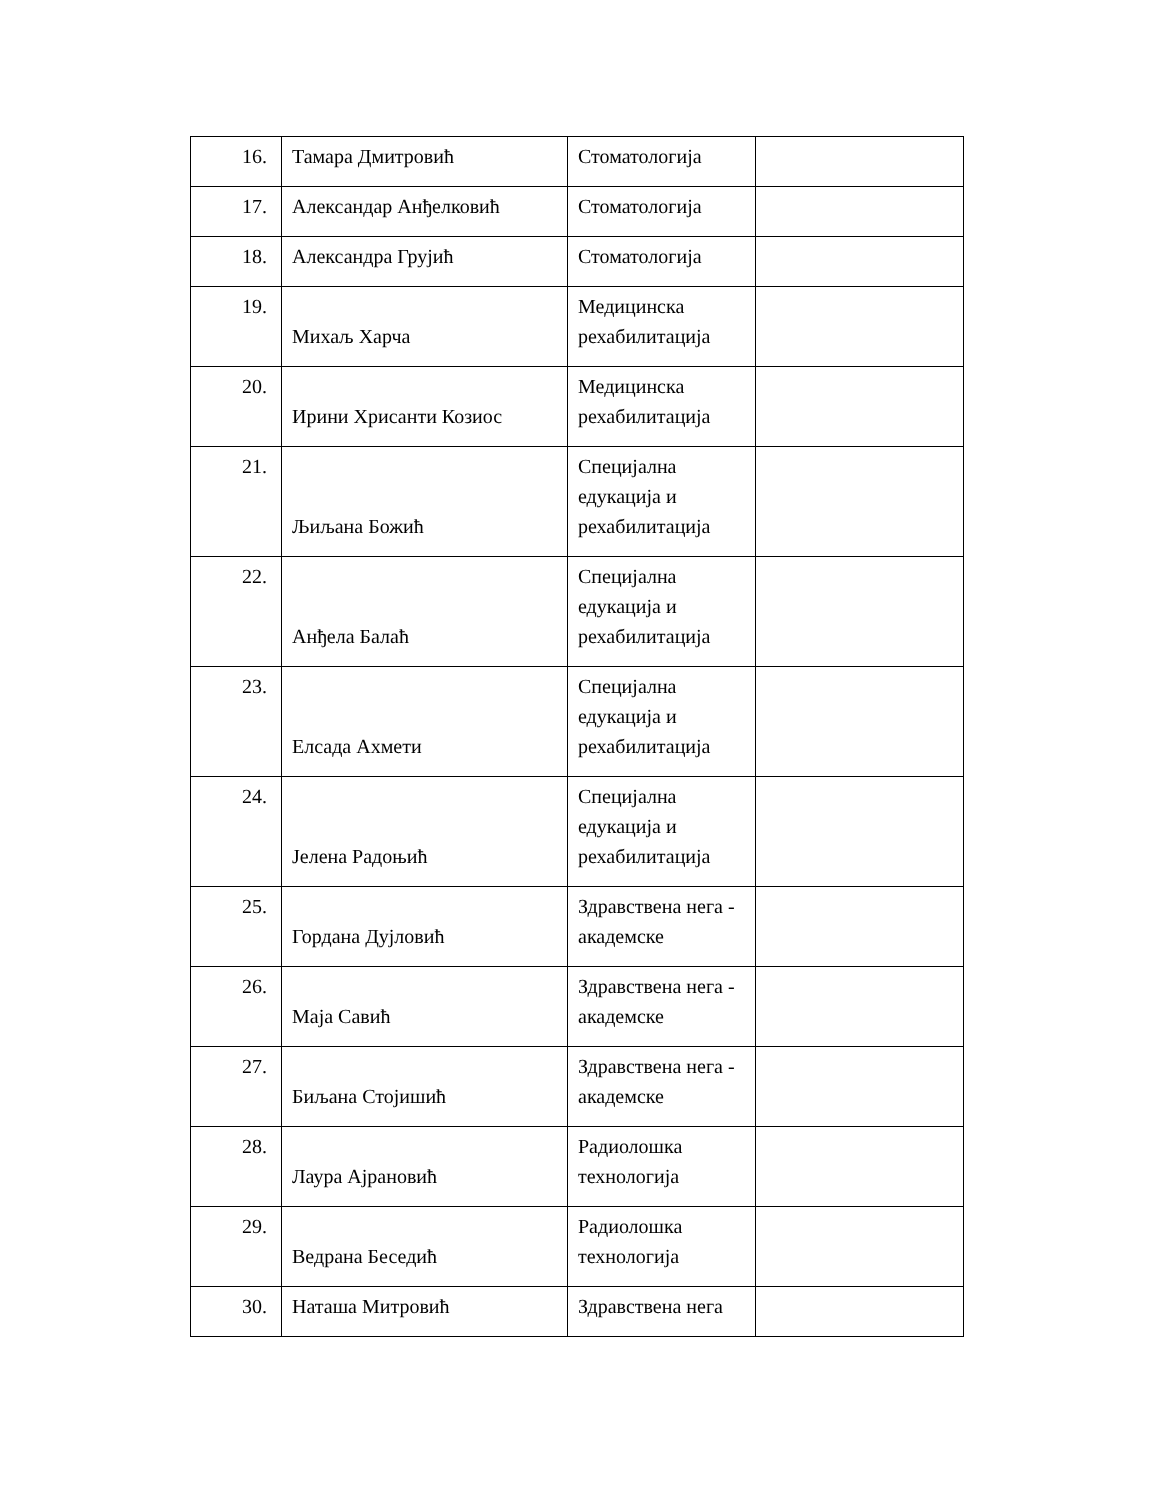| 16. | Тамара Дмитровић | Стоматологија | |
| 17. | Александар Анђелковић | Стоматологија | |
| 18. | Александра Грујић | Стоматологија | |
| 19. | Михаљ Харча | Медицинска рехабилитација | |
| 20. | Ирини Хрисанти Козиос | Медицинска рехабилитација | |
| 21. | Љиљана Божић | Специјална едукација и рехабилитација | |
| 22. | Анђела Балаћ | Специјална едукација и рехабилитација | |
| 23. | Елсада Ахмети | Специјална едукација и рехабилитација | |
| 24. | Јелена Радоњић | Специјална едукација и рехабилитација | |
| 25. | Гордана Дујловић | Здравствена нега - академске | |
| 26. | Маја Савић | Здравствена нега - академске | |
| 27. | Биљана Стојишић | Здравствена нега - академске | |
| 28. | Лаура Ајрановић | Радиолошка технологија | |
| 29. | Ведрана Беседић | Радиолошка технологија | |
| 30. | Наташа Митровић | Здравствена нега | |